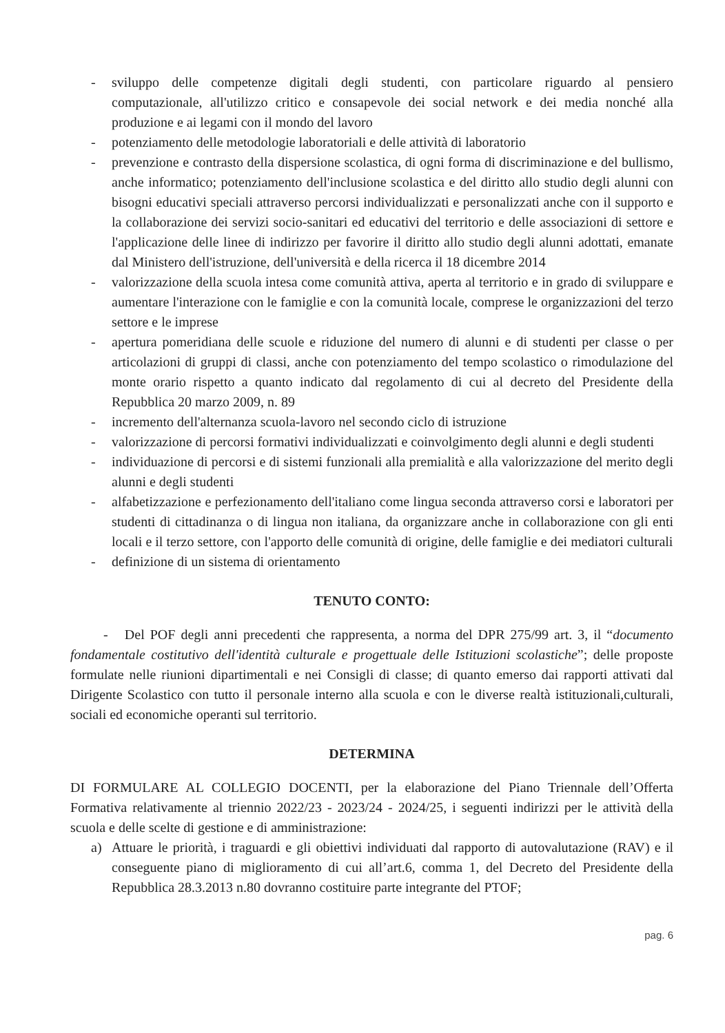- sviluppo delle competenze digitali degli studenti, con particolare riguardo al pensiero computazionale, all'utilizzo critico e consapevole dei social network e dei media nonché alla produzione e ai legami con il mondo del lavoro
- potenziamento delle metodologie laboratoriali e delle attività di laboratorio
- prevenzione e contrasto della dispersione scolastica, di ogni forma di discriminazione e del bullismo, anche informatico; potenziamento dell'inclusione scolastica e del diritto allo studio degli alunni con bisogni educativi speciali attraverso percorsi individualizzati e personalizzati anche con il supporto e la collaborazione dei servizi socio-sanitari ed educativi del territorio e delle associazioni di settore e l'applicazione delle linee di indirizzo per favorire il diritto allo studio degli alunni adottati, emanate dal Ministero dell'istruzione, dell'università e della ricerca il 18 dicembre 2014
- valorizzazione della scuola intesa come comunità attiva, aperta al territorio e in grado di sviluppare e aumentare l'interazione con le famiglie e con la comunità locale, comprese le organizzazioni del terzo settore e le imprese
- apertura pomeridiana delle scuole e riduzione del numero di alunni e di studenti per classe o per articolazioni di gruppi di classi, anche con potenziamento del tempo scolastico o rimodulazione del monte orario rispetto a quanto indicato dal regolamento di cui al decreto del Presidente della Repubblica 20 marzo 2009, n. 89
- incremento dell'alternanza scuola-lavoro nel secondo ciclo di istruzione
- valorizzazione di percorsi formativi individualizzati e coinvolgimento degli alunni e degli studenti
- individuazione di percorsi e di sistemi funzionali alla premialità e alla valorizzazione del merito degli alunni e degli studenti
- alfabetizzazione e perfezionamento dell'italiano come lingua seconda attraverso corsi e laboratori per studenti di cittadinanza o di lingua non italiana, da organizzare anche in collaborazione con gli enti locali e il terzo settore, con l'apporto delle comunità di origine, delle famiglie e dei mediatori culturali
- definizione di un sistema di orientamento
TENUTO CONTO:
- Del POF degli anni precedenti che rappresenta, a norma del DPR 275/99 art. 3, il “documento fondamentale costitutivo dell'identità culturale e progettuale delle Istituzioni scolastiche”; delle proposte formulate nelle riunioni dipartimentali e nei Consigli di classe; di quanto emerso dai rapporti attivati dal Dirigente Scolastico con tutto il personale interno alla scuola e con le diverse realtà istituzionali,culturali, sociali ed economiche operanti sul territorio.
DETERMINA
DI FORMULARE AL COLLEGIO DOCENTI, per la elaborazione del Piano Triennale dell’Offerta Formativa relativamente al triennio 2022/23 - 2023/24 - 2024/25, i seguenti indirizzi per le attività della scuola e delle scelte di gestione e di amministrazione:
a) Attuare le priorità, i traguardi e gli obiettivi individuati dal rapporto di autovalutazione (RAV) e il conseguente piano di miglioramento di cui all’art.6, comma 1, del Decreto del Presidente della Repubblica 28.3.2013 n.80 dovranno costituire parte integrante del PTOF;
pag. 6